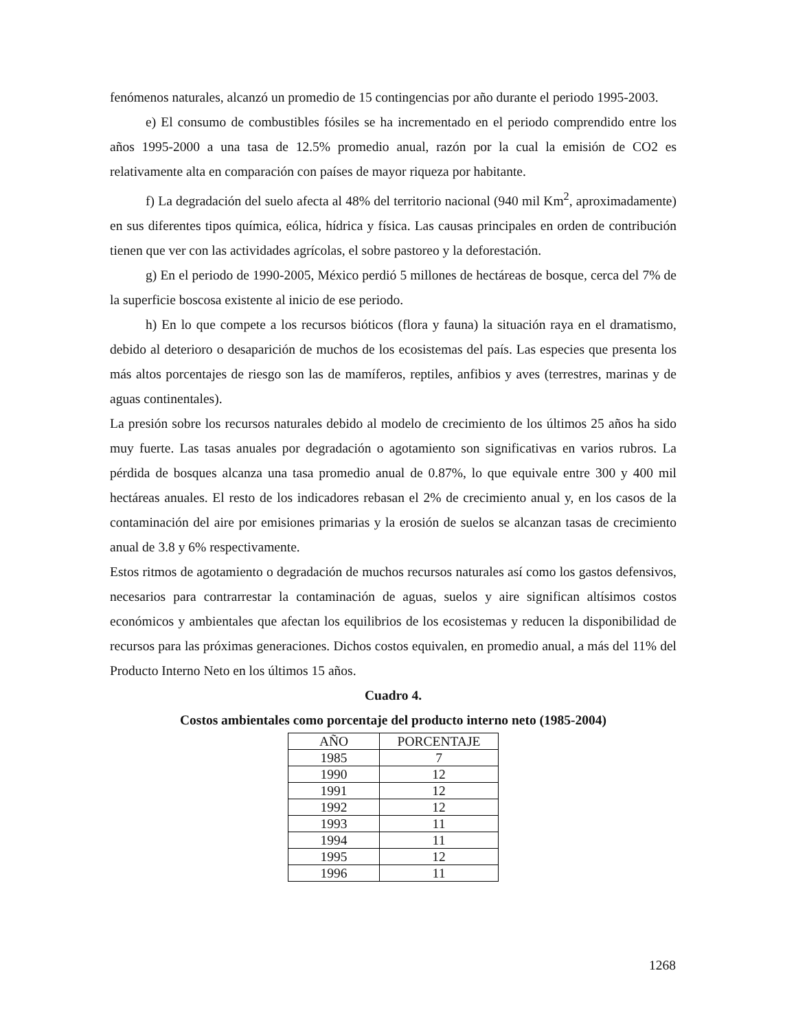fenómenos naturales, alcanzó un promedio de 15 contingencias por año durante el periodo 1995-2003.
e) El consumo de combustibles fósiles se ha incrementado en el periodo comprendido entre los años 1995-2000 a una tasa de 12.5% promedio anual, razón por la cual la emisión de CO2 es relativamente alta en comparación con países de mayor riqueza por habitante.
f) La degradación del suelo afecta al 48% del territorio nacional (940 mil Km<sup>2</sup>, aproximadamente) en sus diferentes tipos química, eólica, hídrica y física. Las causas principales en orden de contribución tienen que ver con las actividades agrícolas, el sobre pastoreo y la deforestación.
g) En el periodo de 1990-2005, México perdió 5 millones de hectáreas de bosque, cerca del 7% de la superficie boscosa existente al inicio de ese periodo.
h) En lo que compete a los recursos bióticos (flora y fauna) la situación raya en el dramatismo, debido al deterioro o desaparición de muchos de los ecosistemas del país. Las especies que presenta los más altos porcentajes de riesgo son las de mamíferos, reptiles, anfibios y aves (terrestres, marinas y de aguas continentales).
La presión sobre los recursos naturales debido al modelo de crecimiento de los últimos 25 años ha sido muy fuerte. Las tasas anuales por degradación o agotamiento son significativas en varios rubros. La pérdida de bosques alcanza una tasa promedio anual de 0.87%, lo que equivale entre 300 y 400 mil hectáreas anuales. El resto de los indicadores rebasan el 2% de crecimiento anual y, en los casos de la contaminación del aire por emisiones primarias y la erosión de suelos se alcanzan tasas de crecimiento anual de 3.8 y 6% respectivamente.
Estos ritmos de agotamiento o degradación de muchos recursos naturales así como los gastos defensivos, necesarios para contrarrestar la contaminación de aguas, suelos y aire significan altísimos costos económicos y ambientales que afectan los equilibrios de los ecosistemas y reducen la disponibilidad de recursos para las próximas generaciones. Dichos costos equivalen, en promedio anual, a más del 11% del Producto Interno Neto en los últimos 15 años.
Cuadro 4.
Costos ambientales como porcentaje del producto interno neto (1985-2004)
| AÑO | PORCENTAJE |
| --- | --- |
| 1985 | 7 |
| 1990 | 12 |
| 1991 | 12 |
| 1992 | 12 |
| 1993 | 11 |
| 1994 | 11 |
| 1995 | 12 |
| 1996 | 11 |
1268